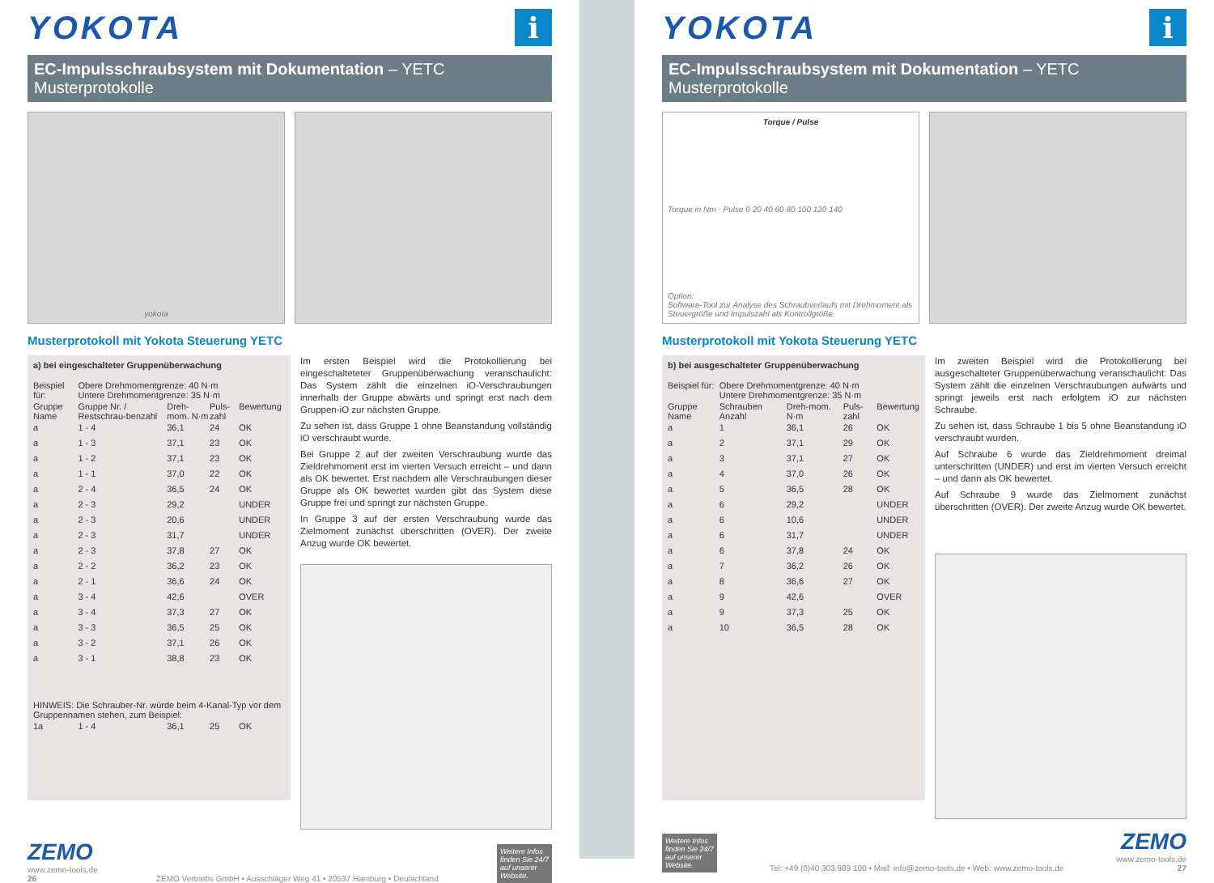YOKOTA
i
EC-Impulsschraubsystem mit Dokumentation – YETC Musterprotokolle
yokota
Musterprotokoll mit Yokota Steuerung YETC
a) bei eingeschalteter Gruppenüberwachung
| Beispiel für: | Obere Drehmomentgrenze: 40 N·m Untere Drehmomentgrenze: 35 N·m | | | |
| Gruppe Name | Gruppe Nr. / Restschrau-benzahl | Dreh-mom. N·m | Puls-zahl | Bewertung |
| a | 1 - 4 | 36,1 | 24 | OK |
| a | 1 - 3 | 37,1 | 23 | OK |
| a | 1 - 2 | 37,1 | 23 | OK |
| a | 1 - 1 | 37,0 | 22 | OK |
| a | 2 - 4 | 36,5 | 24 | OK |
| a | 2 - 3 | 29,2 | | UNDER |
| a | 2 - 3 | 20,6 | | UNDER |
| a | 2 - 3 | 31,7 | | UNDER |
| a | 2 - 3 | 37,8 | 27 | OK |
| a | 2 - 2 | 36,2 | 23 | OK |
| a | 2 - 1 | 36,6 | 24 | OK |
| a | 3 - 4 | 42,6 | | OVER |
| a | 3 - 4 | 37,3 | 27 | OK |
| a | 3 - 3 | 36,5 | 25 | OK |
| a | 3 - 2 | 37,1 | 26 | OK |
| a | 3 - 1 | 38,8 | 23 | OK |
| HINWEIS: Die Schrauber-Nr. würde beim 4-Kanal-Typ vor dem Gruppennamen stehen, zum Beispiel: | | | | |
| 1a | 1 - 4 | 36,1 | 25 | OK |
Im ersten Beispiel wird die Protokollierung bei eingeschalteteter Gruppenüberwachung veranschaulicht: Das System zählt die einzelnen iO-Verschraubungen innerhalb der Gruppe abwärts und springt erst nach dem Gruppen-iO zur nächsten Gruppe.
Zu sehen ist, dass Gruppe 1 ohne Beanstandung vollständig iO verschraubt wurde.
Bei Gruppe 2 auf der zweiten Verschraubung wurde das Zieldrehmoment erst im vierten Versuch erreicht – und dann als OK bewertet. Erst nachdem alle Verschraubungen dieser Gruppe als OK bewertet wurden gibt das System diese Gruppe frei und springt zur nächsten Gruppe.
In Gruppe 3 auf der ersten Verschraubung wurde das Zielmoment zunächst überschritten (OVER). Der zweite Anzug wurde OK bewertet.
ZEMO
www.zemo-tools.de
26
ZEMO Vertriebs GmbH • Ausschläger Weg 41 • 20537 Hamburg • Deutschland
Weitere Infos
finden Sie 24/7
auf unserer
Website.
YOKOTA
i
EC-Impulsschraubsystem mit Dokumentation – YETC Musterprotokolle
Torque / Pulse
Torque in Nm · Pulse 0 20 40 60 80 100 120 140
Option:
Software-Tool zur Analyse des Schraubverlaufs mit Drehmoment als Steuergröße und Impulszahl als Kontrollgröße.
Musterprotokoll mit Yokota Steuerung YETC
b) bei ausgeschalteter Gruppenüberwachung
| Beispiel für: | Obere Drehmomentgrenze: 40 N·m Untere Drehmomentgrenze: 35 N·m | | | |
| Gruppe Name | Schrauben Anzahl | Dreh-mom. N·m | Puls-zahl | Bewertung |
| a | 1 | 36,1 | 26 | OK |
| a | 2 | 37,1 | 29 | OK |
| a | 3 | 37,1 | 27 | OK |
| a | 4 | 37,0 | 26 | OK |
| a | 5 | 36,5 | 28 | OK |
| a | 6 | 29,2 | | UNDER |
| a | 6 | 10,6 | | UNDER |
| a | 6 | 31,7 | | UNDER |
| a | 6 | 37,8 | 24 | OK |
| a | 7 | 36,2 | 26 | OK |
| a | 8 | 36,6 | 27 | OK |
| a | 9 | 42,6 | | OVER |
| a | 9 | 37,3 | 25 | OK |
| a | 10 | 36,5 | 28 | OK |
Im zweiten Beispiel wird die Protokollierung bei ausgeschalteter Gruppenüberwachung veranschaulicht: Das System zählt die einzelnen Verschraubungen aufwärts und springt jeweils erst nach erfolgtem iO zur nächsten Schraube.
Zu sehen ist, dass Schraube 1 bis 5 ohne Beanstandung iO verschraubt wurden.
Auf Schraube 6 wurde das Zieldrehmoment dreimal unterschritten (UNDER) und erst im vierten Versuch erreicht – und dann als OK bewertet.
Auf Schraube 9 wurde das Zielmoment zunächst überschritten (OVER). Der zweite Anzug wurde OK bewertet.
Weitere Infos
finden Sie 24/7
auf unserer
Website.
Tel: +49 (0)40 303 989 100 • Mail: info@zemo-tools.de • Web: www.zemo-tools.de
ZEMO
www.zemo-tools.de
27